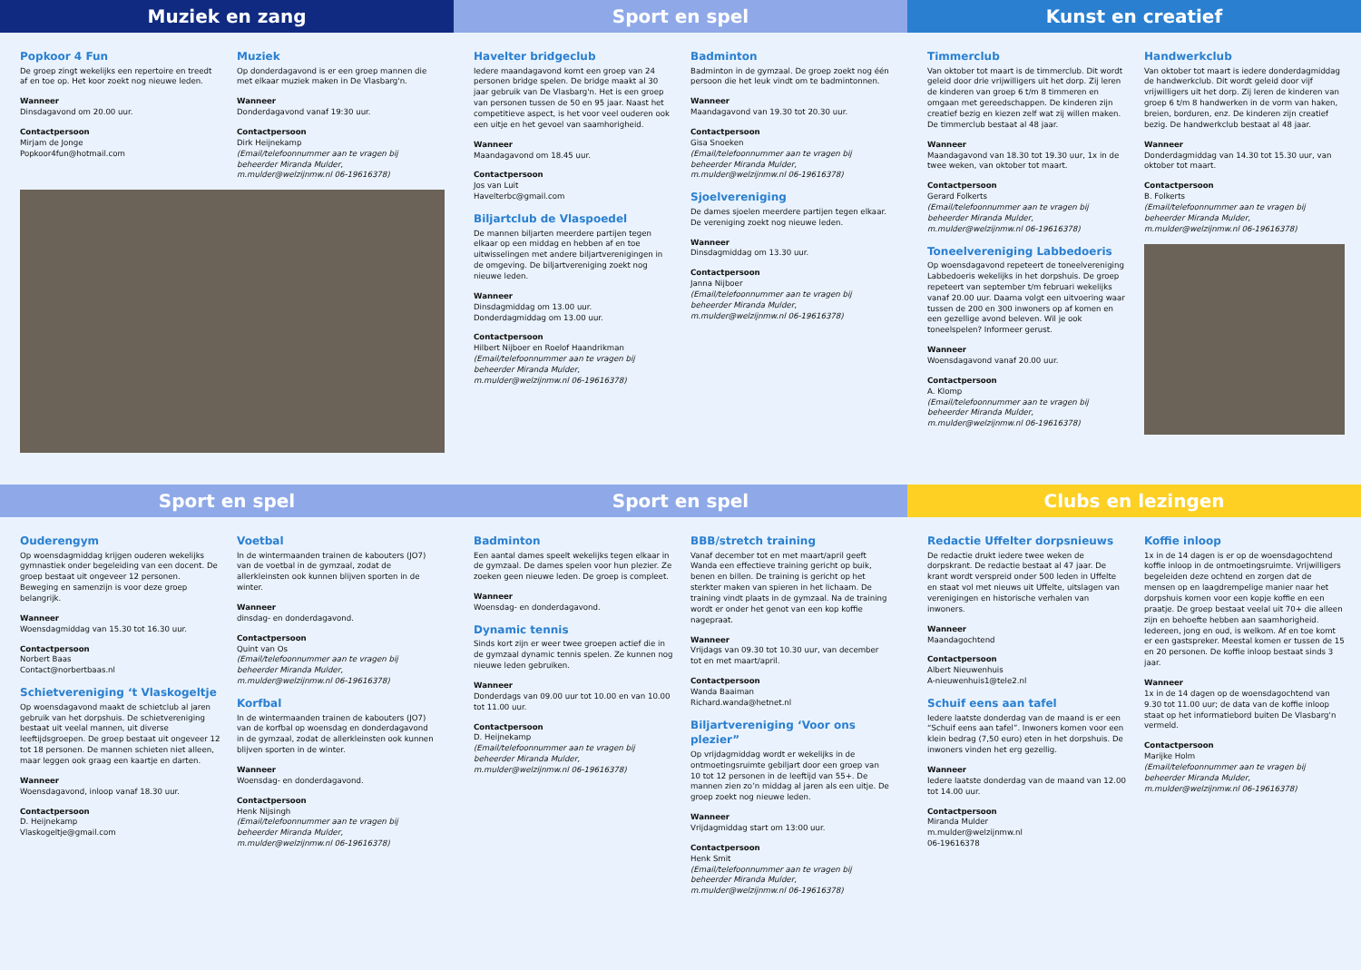Muziek en zang
Popkoor 4 Fun
De groep zingt wekelijks een repertoire en treedt af en toe op. Het koor zoekt nog nieuwe leden.
Wanneer
Dinsdagavond om 20.00 uur.
Contactpersoon
Mirjam de Jonge
Popkoor4fun@hotmail.com
Muziek
Op donderdagavond is er een groep mannen die met elkaar muziek maken in De Vlasbarg'n.
Wanneer
Donderdagavond vanaf 19:30 uur.
Contactpersoon
Dirk Heijnekamp
(Email/telefoonnummer aan te vragen bij beheerder Miranda Mulder, m.mulder@welzijnmw.nl 06-19616378)
Sport en spel
Havelter bridgeclub
Iedere maandagavond komt een groep van 24 personen bridge spelen. De bridge maakt al 30 jaar gebruik van De Vlasbarg'n. Het is een groep van personen tussen de 50 en 95 jaar. Naast het competitieve aspect, is het voor veel ouderen ook een uitje en het gevoel van saamhorigheid.
Wanneer
Maandagavond om 18.45 uur.
Contactpersoon
Jos van Luit
Havelterbc@gmail.com
Biljartclub de Vlaspoedel
De mannen biljarten meerdere partijen tegen elkaar op een middag en hebben af en toe uitwisselingen met andere biljartverenigingen in de omgeving. De biljartvereniging zoekt nog nieuwe leden.
Wanneer
Dinsdagmiddag om 13.00 uur.
Donderdagmiddag om 13.00 uur.
Contactpersoon
Hilbert Nijboer en Roelof Haandrikman
(Email/telefoonnummer aan te vragen bij beheerder Miranda Mulder, m.mulder@welzijnmw.nl 06-19616378)
Badminton
Badminton in de gymzaal. De groep zoekt nog één persoon die het leuk vindt om te badmintonnen.
Wanneer
Maandagavond van 19.30 tot 20.30 uur.
Contactpersoon
Gisa Snoeken
(Email/telefoonnummer aan te vragen bij beheerder Miranda Mulder, m.mulder@welzijnmw.nl 06-19616378)
Sjoelvereniging
De dames sjoelen meerdere partijen tegen elkaar. De vereniging zoekt nog nieuwe leden.
Wanneer
Dinsdagmiddag om 13.30 uur.
Contactpersoon
Janna Nijboer
(Email/telefoonnummer aan te vragen bij beheerder Miranda Mulder, m.mulder@welzijnmw.nl 06-19616378)
Kunst en creatief
Timmerclub
Van oktober tot maart is de timmerclub. Dit wordt geleid door drie vrijwilligers uit het dorp. Zij leren de kinderen van groep 6 t/m 8 timmeren en omgaan met gereedschappen. De kinderen zijn creatief bezig en kiezen zelf wat zij willen maken. De timmerclub bestaat al 48 jaar.
Wanneer
Maandagavond van 18.30 tot 19.30 uur, 1x in de twee weken, van oktober tot maart.
Contactpersoon
Gerard Folkerts
(Email/telefoonnummer aan te vragen bij beheerder Miranda Mulder, m.mulder@welzijnmw.nl 06-19616378)
Toneelvereniging Labbedoeris
Op woensdagavond repeteert de toneelvereniging Labbedoeris wekelijks in het dorpshuis. De groep repeteert van september t/m februari wekelijks vanaf 20.00 uur. Daarna volgt een uitvoering waar tussen de 200 en 300 inwoners op af komen en een gezellige avond beleven. Wil je ook toneelspelen? Informeer gerust.
Wanneer
Woensdagavond vanaf 20.00 uur.
Contactpersoon
A. Klomp
(Email/telefoonnummer aan te vragen bij beheerder Miranda Mulder, m.mulder@welzijnmw.nl 06-19616378)
Handwerkclub
Van oktober tot maart is iedere donderdagmiddag de handwerkclub. Dit wordt geleid door vijf vrijwilligers uit het dorp. Zij leren de kinderen van groep 6 t/m 8 handwerken in de vorm van haken, breien, borduren, enz. De kinderen zijn creatief bezig. De handwerkclub bestaat al 48 jaar.
Wanneer
Donderdagmiddag van 14.30 tot 15.30 uur, van oktober tot maart.
Contactpersoon
B. Folkerts
(Email/telefoonnummer aan te vragen bij beheerder Miranda Mulder, m.mulder@welzijnmw.nl 06-19616378)
Sport en spel
Ouderengym
Op woensdagmiddag krijgen ouderen wekelijks gymnastiek onder begeleiding van een docent. De groep bestaat uit ongeveer 12 personen. Beweging en samenzijn is voor deze groep belangrijk.
Wanneer
Woensdagmiddag van 15.30 tot 16.30 uur.
Contactpersoon
Norbert Baas
Contact@norbertbaas.nl
Schietvereniging ‘t Vlaskogeltje
Op woensdagavond maakt de schietclub al jaren gebruik van het dorpshuis. De schietvereniging bestaat uit veelal mannen, uit diverse leeftijdsgroepen. De groep bestaat uit ongeveer 12 tot 18 personen. De mannen schieten niet alleen, maar leggen ook graag een kaartje en darten.
Wanneer
Woensdagavond, inloop vanaf 18.30 uur.
Contactpersoon
D. Heijnekamp
Vlaskogeltje@gmail.com
Voetbal
In de wintermaanden trainen de kabouters (JO7) van de voetbal in de gymzaal, zodat de allerkleinsten ook kunnen blijven sporten in de winter.
Wanneer
dinsdag- en donderdagavond.
Contactpersoon
Quint van Os
(Email/telefoonnummer aan te vragen bij beheerder Miranda Mulder, m.mulder@welzijnmw.nl 06-19616378)
Korfbal
In de wintermaanden trainen de kabouters (JO7) van de korfbal op woensdag en donderdagavond in de gymzaal, zodat de allerkleinsten ook kunnen blijven sporten in de winter.
Wanneer
Woensdag- en donderdagavond.
Contactpersoon
Henk Nijsingh
(Email/telefoonnummer aan te vragen bij beheerder Miranda Mulder, m.mulder@welzijnmw.nl 06-19616378)
Sport en spel
Badminton
Een aantal dames speelt wekelijks tegen elkaar in de gymzaal. De dames spelen voor hun plezier. Ze zoeken geen nieuwe leden. De groep is compleet.
Wanneer
Woensdag- en donderdagavond.
Dynamic tennis
Sinds kort zijn er weer twee groepen actief die in de gymzaal dynamic tennis spelen. Ze kunnen nog nieuwe leden gebruiken.
Wanneer
Donderdags van 09.00 uur tot 10.00 en van 10.00 tot 11.00 uur.
Contactpersoon
D. Heijnekamp
(Email/telefoonnummer aan te vragen bij beheerder Miranda Mulder, m.mulder@welzijnmw.nl 06-19616378)
BBB/stretch training
Vanaf december tot en met maart/april geeft Wanda een effectieve training gericht op buik, benen en billen. De training is gericht op het sterkter maken van spieren in het lichaam. De training vindt plaats in de gymzaal. Na de training wordt er onder het genot van een kop koffie nagepraat.
Wanneer
Vrijdags van 09.30 tot 10.30 uur, van december tot en met maart/april.
Contactpersoon
Wanda Baaiman
Richard.wanda@hetnet.nl
Biljartvereniging ‘Voor ons plezier”
Op vrijdagmiddag wordt er wekelijks in de ontmoetingsruimte gebiljart door een groep van 10 tot 12 personen in de leeftijd van 55+. De mannen zien zo’n middag al jaren als een uitje. De groep zoekt nog nieuwe leden.
Wanneer
Vrijdagmiddag start om 13:00 uur.
Contactpersoon
Henk Smit
(Email/telefoonnummer aan te vragen bij beheerder Miranda Mulder, m.mulder@welzijnmw.nl 06-19616378)
Clubs en lezingen
Redactie Uffelter dorpsnieuws
De redactie drukt iedere twee weken de dorpskrant. De redactie bestaat al 47 jaar. De krant wordt verspreid onder 500 leden in Uffelte en staat vol met nieuws uit Uffelte, uitslagen van verenigingen en historische verhalen van inwoners.
Wanneer
Maandagochtend
Contactpersoon
Albert Nieuwenhuis
A-nieuwenhuis1@tele2.nl
Schuif eens aan tafel
Iedere laatste donderdag van de maand is er een “Schuif eens aan tafel”. Inwoners komen voor een klein bedrag (7,50 euro) eten in het dorpshuis. De inwoners vinden het erg gezellig.
Wanneer
Iedere laatste donderdag van de maand van 12.00 tot 14.00 uur.
Contactpersoon
Miranda Mulder
m.mulder@welzijnmw.nl
06-19616378
Koffie inloop
1x in de 14 dagen is er op de woensdagochtend koffie inloop in de ontmoetingsruimte. Vrijwilligers begeleiden deze ochtend en zorgen dat de mensen op en laagdrempelige manier naar het dorpshuis komen voor een kopje koffie en een praatje. De groep bestaat veelal uit 70+ die alleen zijn en behoefte hebben aan saamhorigheid. Iedereen, jong en oud, is welkom. Af en toe komt er een gastspreker. Meestal komen er tussen de 15 en 20 personen. De koffie inloop bestaat sinds 3 jaar.
Wanneer
1x in de 14 dagen op de woensdagochtend van 9.30 tot 11.00 uur; de data van de koffie inloop staat op het informatiebord buiten De Vlasbarg'n vermeld.
Contactpersoon
Marijke Holm
(Email/telefoonnummer aan te vragen bij beheerder Miranda Mulder, m.mulder@welzijnmw.nl 06-19616378)